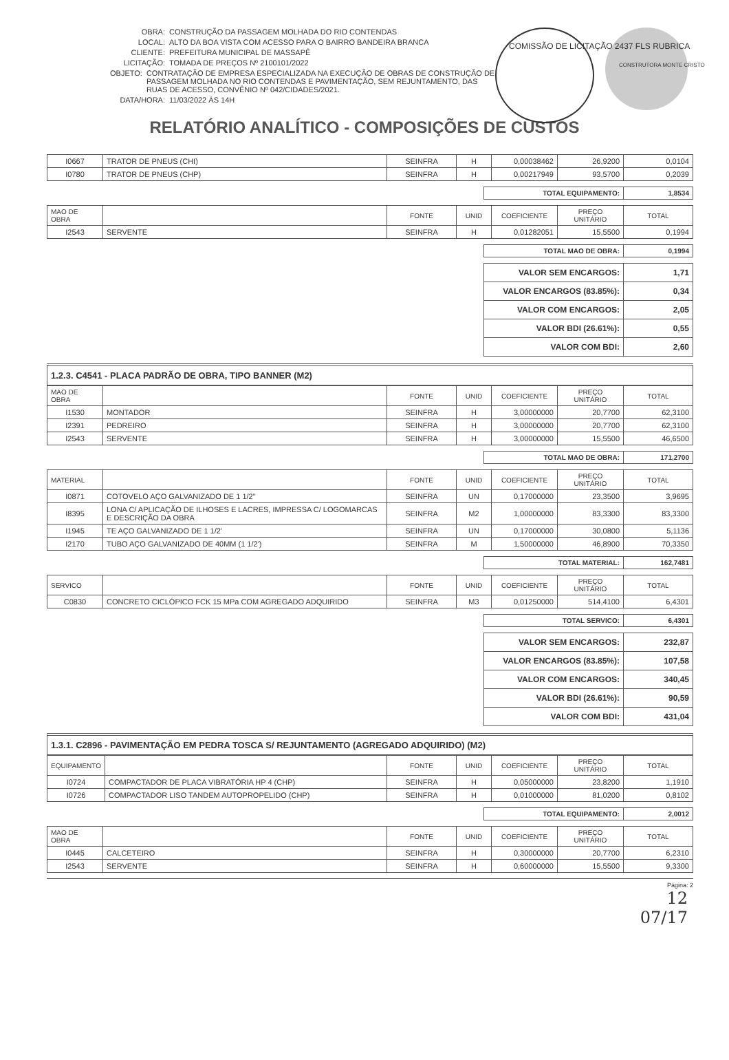OBRA: CONSTRUÇÃO DA PASSAGEM MOLHADA DO RIO CONTENDAS
LOCAL: ALTO DA BOA VISTA COM ACESSO PARA O BAIRRO BANDEIRA BRANCA
CLIENTE: PREFEITURA MUNICIPAL DE MASSAPÊ
LICITAÇÃO: TOMADA DE PREÇOS Nº 2100101/2022
OBJETO: CONTRATAÇÃO DE EMPRESA ESPECIALIZADA NA EXECUÇÃO DE OBRAS DE CONSTRUÇÃO DE PASSAGEM MOLHADA NO RIO CONTENDAS E PAVIMENTAÇÃO, SEM REJUNTAMENTO, DAS RUAS DE ACESSO, CONVÊNIO Nº 042/CIDADES/2021.
DATA/HORA: 11/03/2022 ÀS 14H
COMISSÃO DE LICITAÇÃO 2437 FLS RUBRICA
CONSTRUTORA MONTE CRISTO
RELATÓRIO ANALÍTICO - COMPOSIÇÕES DE CUSTOS
| I0667 | TRATOR DE PNEUS (CHI) | SEINFRA | H | 0,00038462 | 26,9200 | 0,0104 |
| I0780 | TRATOR DE PNEUS (CHP) | SEINFRA | H | 0,00217949 | 93,5700 | 0,2039 |
| TOTAL EQUIPAMENTO: | 1,8534 |
| MAO DE OBRA | | FONTE | UNID | COEFICIENTE | PREÇO UNITÁRIO | TOTAL |
| --- | --- | --- | --- | --- | --- | --- |
| I2543 | SERVENTE | SEINFRA | H | 0,01282051 | 15,5500 | 0,1994 |
| TOTAL MAO DE OBRA: | 0,1994 |
| VALOR SEM ENCARGOS: | 1,71 |
| VALOR ENCARGOS (83.85%): | 0,34 |
| VALOR COM ENCARGOS: | 2,05 |
| VALOR BDI (26.61%): | 0,55 |
| VALOR COM BDI: | 2,60 |
1.2.3. C4541 - PLACA PADRÃO DE OBRA, TIPO BANNER (M2)
| MAO DE OBRA | | FONTE | UNID | COEFICIENTE | PREÇO UNITÁRIO | TOTAL |
| --- | --- | --- | --- | --- | --- | --- |
| I1530 | MONTADOR | SEINFRA | H | 3,00000000 | 20,7700 | 62,3100 |
| I2391 | PEDREIRO | SEINFRA | H | 3,00000000 | 20,7700 | 62,3100 |
| I2543 | SERVENTE | SEINFRA | H | 3,00000000 | 15,5500 | 46,6500 |
| TOTAL MAO DE OBRA: | 171,2700 |
| MATERIAL | | FONTE | UNID | COEFICIENTE | PREÇO UNITÁRIO | TOTAL |
| --- | --- | --- | --- | --- | --- | --- |
| I0871 | COTOVELO AÇO GALVANIZADO DE 1 1/2" | SEINFRA | UN | 0,17000000 | 23,3500 | 3,9695 |
| I8395 | LONA C/ APLICAÇÃO DE ILHOSES E LACRES, IMPRESSA C/ LOGOMARCAS E DESCRIÇÃO DA OBRA | SEINFRA | M2 | 1,00000000 | 83,3300 | 83,3300 |
| I1945 | TE AÇO GALVANIZADO DE 1 1/2' | SEINFRA | UN | 0,17000000 | 30,0800 | 5,1136 |
| I2170 | TUBO AÇO GALVANIZADO DE 40MM (1 1/2') | SEINFRA | M | 1,50000000 | 46,8900 | 70,3350 |
| TOTAL MATERIAL: | 162,7481 |
| SERVICO | | FONTE | UNID | COEFICIENTE | PREÇO UNITÁRIO | TOTAL |
| --- | --- | --- | --- | --- | --- | --- |
| C0830 | CONCRETO CICLÓPICO FCK 15 MPa COM AGREGADO ADQUIRIDO | SEINFRA | M3 | 0,01250000 | 514,4100 | 6,4301 |
| TOTAL SERVICO: | 6,4301 |
| VALOR SEM ENCARGOS: | 232,87 |
| VALOR ENCARGOS (83.85%): | 107,58 |
| VALOR COM ENCARGOS: | 340,45 |
| VALOR BDI (26.61%): | 90,59 |
| VALOR COM BDI: | 431,04 |
1.3.1. C2896 - PAVIMENTAÇÃO EM PEDRA TOSCA S/ REJUNTAMENTO (AGREGADO ADQUIRIDO) (M2)
| EQUIPAMENTO | | FONTE | UNID | COEFICIENTE | PREÇO UNITÁRIO | TOTAL |
| --- | --- | --- | --- | --- | --- | --- |
| I0724 | COMPACTADOR DE PLACA VIBRATÓRIA HP 4 (CHP) | SEINFRA | H | 0,05000000 | 23,8200 | 1,1910 |
| I0726 | COMPACTADOR LISO TANDEM AUTOPROPELIDO (CHP) | SEINFRA | H | 0,01000000 | 81,0200 | 0,8102 |
| TOTAL EQUIPAMENTO: | 2,0012 |
| MAO DE OBRA | | FONTE | UNID | COEFICIENTE | PREÇO UNITÁRIO | TOTAL |
| --- | --- | --- | --- | --- | --- | --- |
| I0445 | CALCETEIRO | SEINFRA | H | 0,30000000 | 20,7700 | 6,2310 |
| I2543 | SERVENTE | SEINFRA | H | 0,60000000 | 15,5500 | 9,3300 |
Página: 2
12
07/17